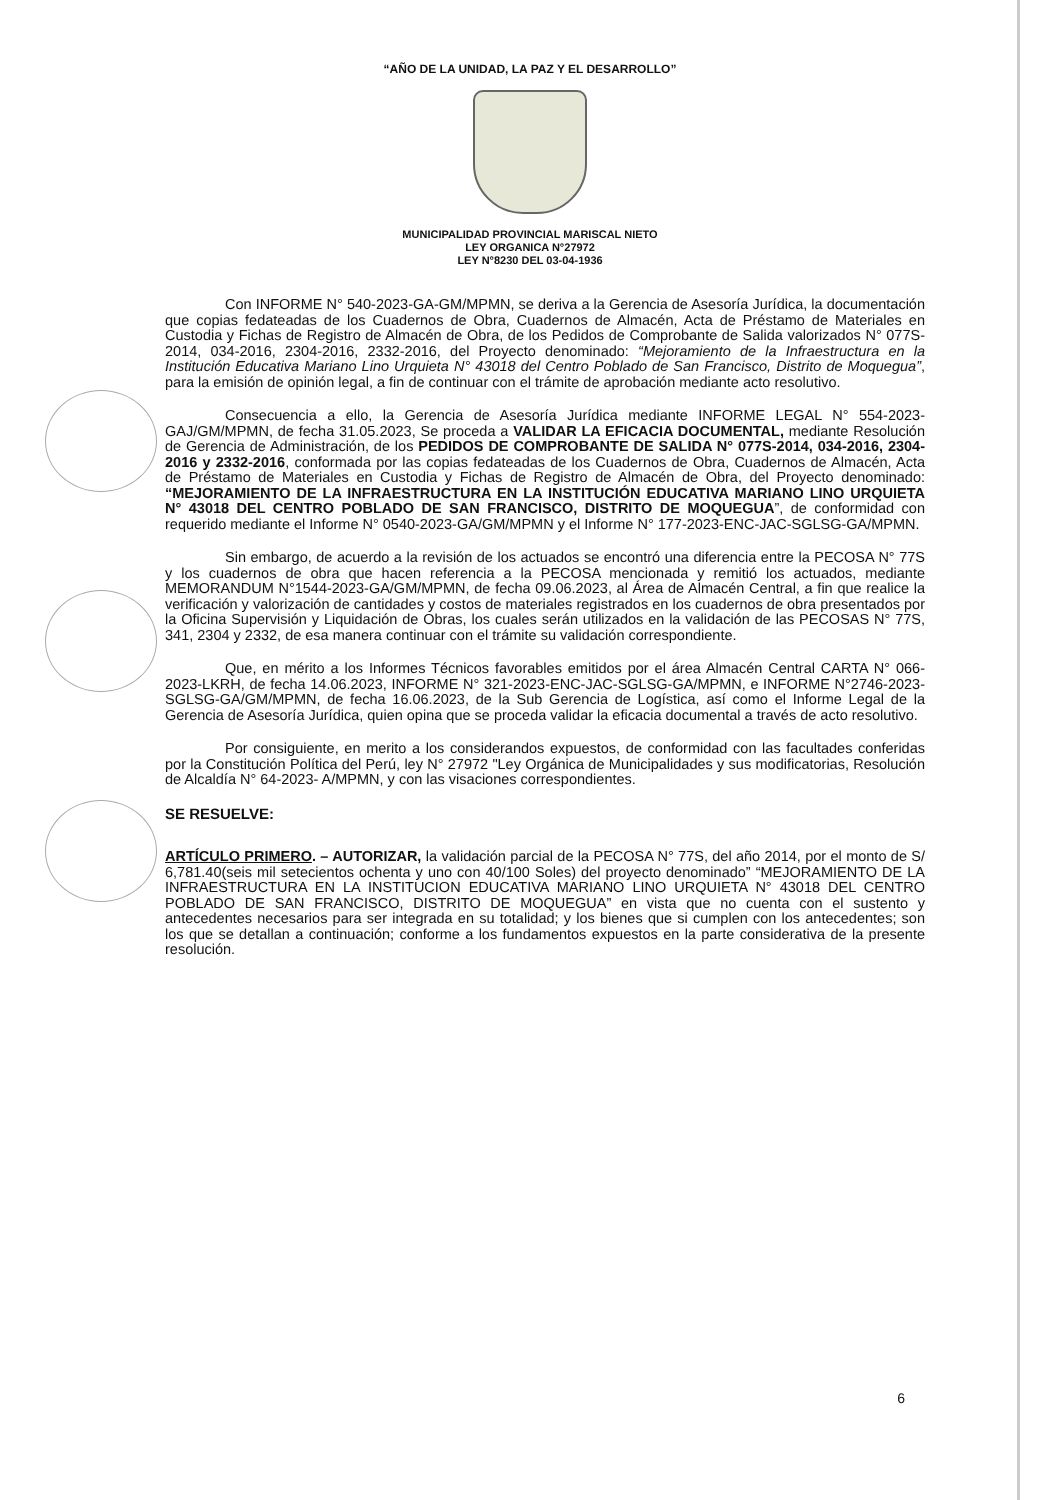“AÑO DE LA UNIDAD, LA PAZ Y EL DESARROLLO”
MUNICIPALIDAD PROVINCIAL MARISCAL NIETO
LEY ORGANICA N°27972
LEY N°8230 DEL 03-04-1936
Con INFORME N° 540-2023-GA-GM/MPMN, se deriva a la Gerencia de Asesoría Jurídica, la documentación que copias fedateadas de los Cuadernos de Obra, Cuadernos de Almacén, Acta de Préstamo de Materiales en Custodia y Fichas de Registro de Almacén de Obra, de los Pedidos de Comprobante de Salida valorizados N° 077S-2014, 034-2016, 2304-2016, 2332-2016, del Proyecto denominado: “Mejoramiento de la Infraestructura en la Institución Educativa Mariano Lino Urquieta N° 43018 del Centro Poblado de San Francisco, Distrito de Moquegua”, para la emisión de opinión legal, a fin de continuar con el trámite de aprobación mediante acto resolutivo.
Consecuencia a ello, la Gerencia de Asesoría Jurídica mediante INFORME LEGAL N° 554-2023-GAJ/GM/MPMN, de fecha 31.05.2023, Se proceda a VALIDAR LA EFICACIA DOCUMENTAL, mediante Resolución de Gerencia de Administración, de los PEDIDOS DE COMPROBANTE DE SALIDA N° 077S-2014, 034-2016, 2304-2016 y 2332-2016, conformada por las copias fedateadas de los Cuadernos de Obra, Cuadernos de Almacén, Acta de Préstamo de Materiales en Custodia y Fichas de Registro de Almacén de Obra, del Proyecto denominado: “MEJORAMIENTO DE LA INFRAESTRUCTURA EN LA INSTITUCIÓN EDUCATIVA MARIANO LINO URQUIETA N° 43018 DEL CENTRO POBLADO DE SAN FRANCISCO, DISTRITO DE MOQUEGUA”, de conformidad con requerido mediante el Informe N° 0540-2023-GA/GM/MPMN y el Informe N° 177-2023-ENC-JAC-SGLSG-GA/MPMN.
Sin embargo, de acuerdo a la revisión de los actuados se encontró una diferencia entre la PECOSA N° 77S y los cuadernos de obra que hacen referencia a la PECOSA mencionada y remitió los actuados, mediante MEMORANDUM N°1544-2023-GA/GM/MPMN, de fecha 09.06.2023, al Área de Almacén Central, a fin que realice la verificación y valorización de cantidades y costos de materiales registrados en los cuadernos de obra presentados por la Oficina Supervisión y Liquidación de Obras, los cuales serán utilizados en la validación de las PECOSAS N° 77S, 341, 2304 y 2332, de esa manera continuar con el trámite su validación correspondiente.
Que, en mérito a los Informes Técnicos favorables emitidos por el área Almacén Central CARTA N° 066-2023-LKRH, de fecha 14.06.2023, INFORME N° 321-2023-ENC-JAC-SGLSG-GA/MPMN, e INFORME N°2746-2023-SGLSG-GA/GM/MPMN, de fecha 16.06.2023, de la Sub Gerencia de Logística, así como el Informe Legal de la Gerencia de Asesoría Jurídica, quien opina que se proceda validar la eficacia documental a través de acto resolutivo.
Por consiguiente, en merito a los considerandos expuestos, de conformidad con las facultades conferidas por la Constitución Política del Perú, ley N° 27972 "Ley Orgánica de Municipalidades y sus modificatorias, Resolución de Alcaldía N° 64-2023- A/MPMN, y con las visaciones correspondientes.
SE RESUELVE:
ARTÍCULO PRIMERO. – AUTORIZAR, la validación parcial de la PECOSA N° 77S, del año 2014, por el monto de S/ 6,781.40(seis mil setecientos ochenta y uno con 40/100 Soles) del proyecto denominado” “MEJORAMIENTO DE LA INFRAESTRUCTURA EN LA INSTITUCION EDUCATIVA MARIANO LINO URQUIETA N° 43018 DEL CENTRO POBLADO DE SAN FRANCISCO, DISTRITO DE MOQUEGUA” en vista que no cuenta con el sustento y antecedentes necesarios para ser integrada en su totalidad; y los bienes que si cumplen con los antecedentes; son los que se detallan a continuación; conforme a los fundamentos expuestos en la parte considerativa de la presente resolución.
6